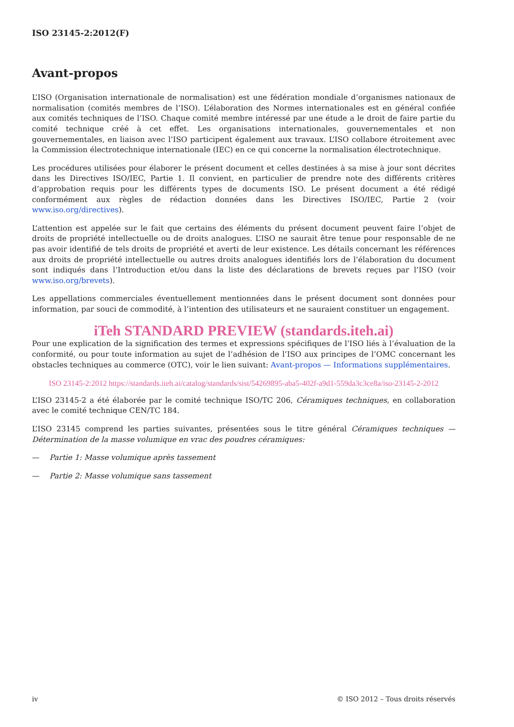ISO 23145-2:2012(F)
Avant-propos
L’ISO (Organisation internationale de normalisation) est une fédération mondiale d’organismes nationaux de normalisation (comités membres de l’ISO). L’élaboration des Normes internationales est en général confiée aux comités techniques de l’ISO. Chaque comité membre intéressé par une étude a le droit de faire partie du comité technique créé à cet effet. Les organisations internationales, gouvernementales et non gouvernementales, en liaison avec l’ISO participent également aux travaux. L’ISO collabore étroitement avec la Commission électrotechnique internationale (IEC) en ce qui concerne la normalisation électrotechnique.
Les procédures utilisées pour élaborer le présent document et celles destinées à sa mise à jour sont décrites dans les Directives ISO/IEC, Partie 1. Il convient, en particulier de prendre note des différents critères d’approbation requis pour les différents types de documents ISO. Le présent document a été rédigé conformément aux règles de rédaction données dans les Directives ISO/IEC, Partie 2 (voir www.iso.org/directives).
L’attention est appelée sur le fait que certains des éléments du présent document peuvent faire l’objet de droits de propriété intellectuelle ou de droits analogues. L’ISO ne saurait être tenue pour responsable de ne pas avoir identifié de tels droits de propriété et averti de leur existence. Les détails concernant les références aux droits de propriété intellectuelle ou autres droits analogues identifiés lors de l’élaboration du document sont indiqués dans l’Introduction et/ou dans la liste des déclarations de brevets reçues par l’ISO (voir www.iso.org/brevets).
Les appellations commerciales éventuellement mentionnées dans le présent document sont données pour information, par souci de commodité, à l’intention des utilisateurs et ne sauraient constituer un engagement.
iTeh STANDARD PREVIEW (standards.iteh.ai)
Pour une explication de la signification des termes et expressions spécifiques de l’ISO liés à l’évaluation de la conformité, ou pour toute information au sujet de l’adhésion de l’ISO aux principes de l’OMC concernant les obstacles techniques au commerce (OTC), voir le lien suivant: Avant-propos — Informations supplémentaires.
ISO 23145-2:2012 https://standards.iteh.ai/catalog/standards/sist/54269895-aba5-402f-a9d1-559da3c3ce8a/iso-23145-2-2012
L’ISO 23145-2 a été élaborée par le comité technique ISO/TC 206, Céramiques techniques, en collaboration avec le comité technique CEN/TC 184.
L’ISO 23145 comprend les parties suivantes, présentées sous le titre général Céramiques techniques — Détermination de la masse volumique en vrac des poudres céramiques:
— Partie 1: Masse volumique après tassement
— Partie 2: Masse volumique sans tassement
iv © ISO 2012 – Tous droits réservés